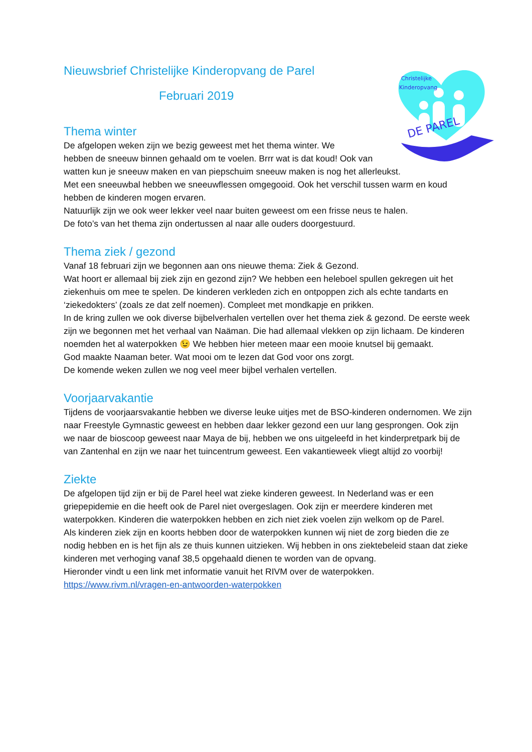Christelijke
Kinderopvang
DE PAREL
Nieuwsbrief Christelijke Kinderopvang de Parel
Februari 2019
Thema winter
De afgelopen weken zijn we bezig geweest met het thema winter. We
hebben de sneeuw binnen gehaald om te voelen. Brrr wat is dat koud! Ook van
watten kun je sneeuw maken en van piepschuim sneeuw maken is nog het allerleukst.
Met een sneeuwbal hebben we sneeuwflessen omgegooid. Ook het verschil tussen warm en koud hebben de kinderen mogen ervaren.
Natuurlijk zijn we ook weer lekker veel naar buiten geweest om een frisse neus te halen.
De foto’s van het thema zijn ondertussen al naar alle ouders doorgestuurd.
Thema ziek / gezond
Vanaf 18 februari zijn we begonnen aan ons nieuwe thema: Ziek & Gezond.
Wat hoort er allemaal bij ziek zijn en gezond zijn? We hebben een heleboel spullen gekregen uit het ziekenhuis om mee te spelen. De kinderen verkleden zich en ontpoppen zich als echte tandarts en ‘ziekedokters’ (zoals ze dat zelf noemen). Compleet met mondkapje en prikken.
In de kring zullen we ook diverse bijbelverhalen vertellen over het thema ziek & gezond. De eerste week zijn we begonnen met het verhaal van Naäman. Die had allemaal vlekken op zijn lichaam. De kinderen noemden het al waterpokken 😉 We hebben hier meteen maar een mooie knutsel bij gemaakt.
God maakte Naaman beter. Wat mooi om te lezen dat God voor ons zorgt.
De komende weken zullen we nog veel meer bijbel verhalen vertellen.
Voorjaarvakantie
Tijdens de voorjaarsvakantie hebben we diverse leuke uitjes met de BSO-kinderen ondernomen. We zijn naar Freestyle Gymnastic geweest en hebben daar lekker gezond een uur lang gesprongen. Ook zijn we naar de bioscoop geweest naar Maya de bij, hebben we ons uitgeleefd in het kinderpretpark bij de van Zantenhal en zijn we naar het tuincentrum geweest. Een vakantieweek vliegt altijd zo voorbij!
Ziekte
De afgelopen tijd zijn er bij de Parel heel wat zieke kinderen geweest. In Nederland was er een griepepidemie en die heeft ook de Parel niet overgeslagen. Ook zijn er meerdere kinderen met waterpokken. Kinderen die waterpokken hebben en zich niet ziek voelen zijn welkom op de Parel.
Als kinderen ziek zijn en koorts hebben door de waterpokken kunnen wij niet de zorg bieden die ze nodig hebben en is het fijn als ze thuis kunnen uitzieken. Wij hebben in ons ziektebeleid staan dat zieke kinderen met verhoging vanaf 38,5 opgehaald dienen te worden van de opvang.
Hieronder vindt u een link met informatie vanuit het RIVM over de waterpokken.
https://www.rivm.nl/vragen-en-antwoorden-waterpokken